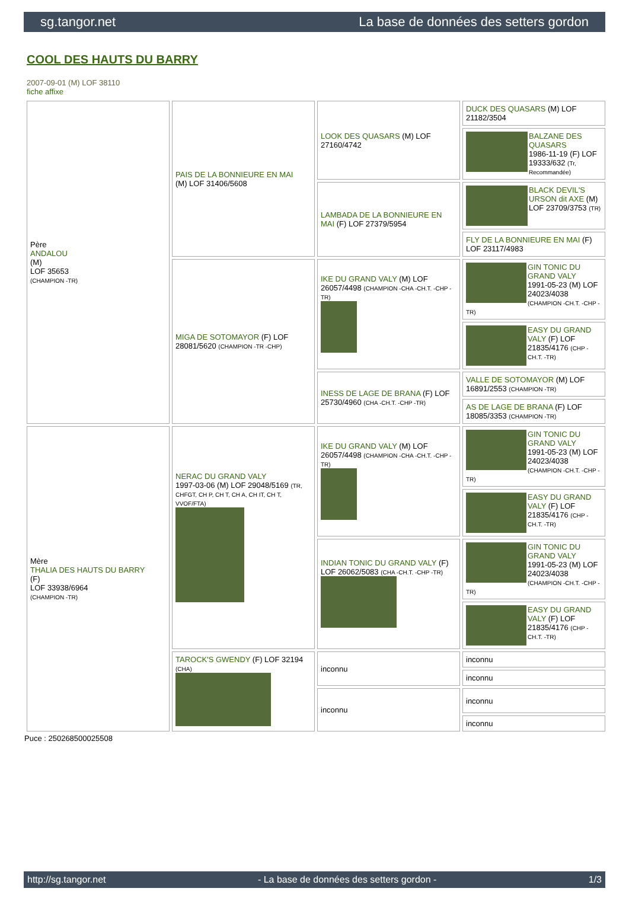sg.tangor.net La base de données des setters gordon
COOL DES HAUTS DU BARRY
2007-09-01 (M) LOF 38110
fiche affixe
| Père ANDALOU (M) LOF 35653 (CHAMPION -TR) | PAIS DE LA BONNIEURE EN MAI (M) LOF 31406/5608 | LOOK DES QUASARS (M) LOF 27160/4742 | DUCK DES QUASARS (M) LOF 21182/3504 |
| | | | BALZANE DES QUASARS 1986-11-19 (F) LOF 19333/632 (Tr, Recommandée) |
| | | LAMBADA DE LA BONNIEURE EN MAI (F) LOF 27379/5954 | BLACK DEVIL'S URSON dit AXE (M) LOF 23709/3753 (TR) |
| | | | FLY DE LA BONNIEURE EN MAI (F) LOF 23117/4983 |
| | MIGA DE SOTOMAYOR (F) LOF 28081/5620 (CHAMPION -TR -CHP) | IKE DU GRAND VALY (M) LOF 26057/4498 (CHAMPION -CHA -CH.T. -CHP -TR) | GIN TONIC DU GRAND VALY 1991-05-23 (M) LOF 24023/4038 (CHAMPION -CH.T. -CHP -TR) |
| | | | EASY DU GRAND VALY (F) LOF 21835/4176 (CHP -CH.T. -TR) |
| | | INESS DE LAGE DE BRANA (F) LOF 25730/4960 (CHA -CH.T. -CHP -TR) | VALLE DE SOTOMAYOR (M) LOF 16891/2553 (CHAMPION -TR) |
| | | | AS DE LAGE DE BRANA (F) LOF 18085/3353 (CHAMPION -TR) |
| Mère THALIA DES HAUTS DU BARRY (F) LOF 33938/6964 (CHAMPION -TR) | NERAC DU GRAND VALY 1997-03-06 (M) LOF 29048/5169 (TR, CHFGT, CH P, CH T, CH A, CH IT, CH T, VVOF/FTA) | IKE DU GRAND VALY (M) LOF 26057/4498 (CHAMPION -CHA -CH.T. -CHP -TR) | GIN TONIC DU GRAND VALY 1991-05-23 (M) LOF 24023/4038 (CHAMPION -CH.T. -CHP -TR) |
| | | | EASY DU GRAND VALY (F) LOF 21835/4176 (CHP -CH.T. -TR) |
| | | INDIAN TONIC DU GRAND VALY (F) LOF 26062/5083 (CHA -CH.T. -CHP -TR) | GIN TONIC DU GRAND VALY 1991-05-23 (M) LOF 24023/4038 (CHAMPION -CH.T. -CHP -TR) |
| | | | EASY DU GRAND VALY (F) LOF 21835/4176 (CHP -CH.T. -TR) |
| | TAROCK'S GWENDY (F) LOF 32194 (CHA) | inconnu | inconnu |
| | | | inconnu |
| | | inconnu | inconnu |
| | | | inconnu |
Puce : 250268500025508
http://sg.tangor.net - La base de données des setters gordon - 1/3